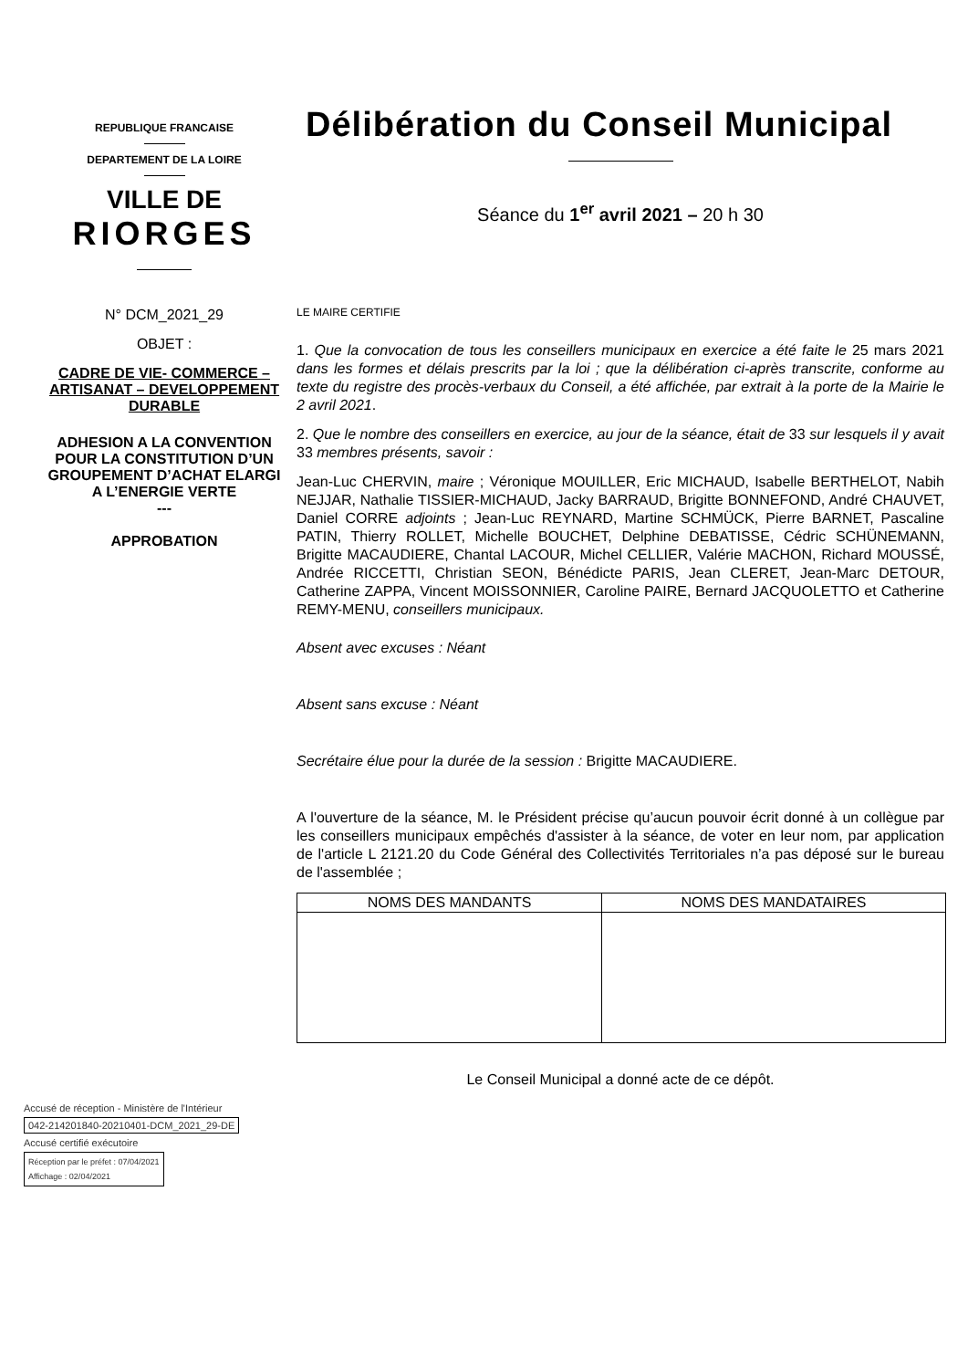REPUBLIQUE FRANCAISE
DEPARTEMENT DE LA LOIRE
VILLE DE
RIORGES
N° DCM_2021_29
OBJET :
CADRE DE VIE- COMMERCE – ARTISANAT – DEVELOPPEMENT DURABLE
ADHESION A LA CONVENTION POUR LA CONSTITUTION D’UN GROUPEMENT D’ACHAT ELARGI A L’ENERGIE VERTE
---
APPROBATION
Délibération du Conseil Municipal
Séance du 1<sup>er</sup> avril 2021 – 20 h 30
LE MAIRE CERTIFIE
1. Que la convocation de tous les conseillers municipaux en exercice a été faite le 25 mars 2021 dans les formes et délais prescrits par la loi ; que la délibération ci-après transcrite, conforme au texte du registre des procès-verbaux du Conseil, a été affichée, par extrait à la porte de la Mairie le 2 avril 2021.
2. Que le nombre des conseillers en exercice, au jour de la séance, était de 33 sur lesquels il y avait 33 membres présents, savoir :
Jean-Luc CHERVIN, maire ; Véronique MOUILLER, Eric MICHAUD, Isabelle BERTHELOT, Nabih NEJJAR, Nathalie TISSIER-MICHAUD, Jacky BARRAUD, Brigitte BONNEFOND, André CHAUVET, Daniel CORRE adjoints ; Jean-Luc REYNARD, Martine SCHMÜCK, Pierre BARNET, Pascaline PATIN, Thierry ROLLET, Michelle BOUCHET, Delphine DEBATISSE, Cédric SCHÜNEMANN, Brigitte MACAUDIERE, Chantal LACOUR, Michel CELLIER, Valérie MACHON, Richard MOUSSÉ, Andrée RICCETTI, Christian SEON, Bénédicte PARIS, Jean CLERET, Jean-Marc DETOUR, Catherine ZAPPA, Vincent MOISSONNIER, Caroline PAIRE, Bernard JACQUOLETTO et Catherine REMY-MENU, conseillers municipaux.
Absent avec excuses : Néant
Absent sans excuse : Néant
Secrétaire élue pour la durée de la session : Brigitte MACAUDIERE.
A l'ouverture de la séance, M. le Président précise qu’aucun pouvoir écrit donné à un collègue par les conseillers municipaux empêchés d'assister à la séance, de voter en leur nom, par application de l'article L 2121.20 du Code Général des Collectivités Territoriales n’a pas déposé sur le bureau de l'assemblée ;
| NOMS DES MANDANTS | NOMS DES MANDATAIRES |
| --- | --- |
Le Conseil Municipal a donné acte de ce dépôt.
Accusé de réception - Ministère de l'Intérieur
042-214201840-20210401-DCM_2021_29-DE
Accusé certifié exécutoire
Réception par le préfet : 07/04/2021
Affichage : 02/04/2021